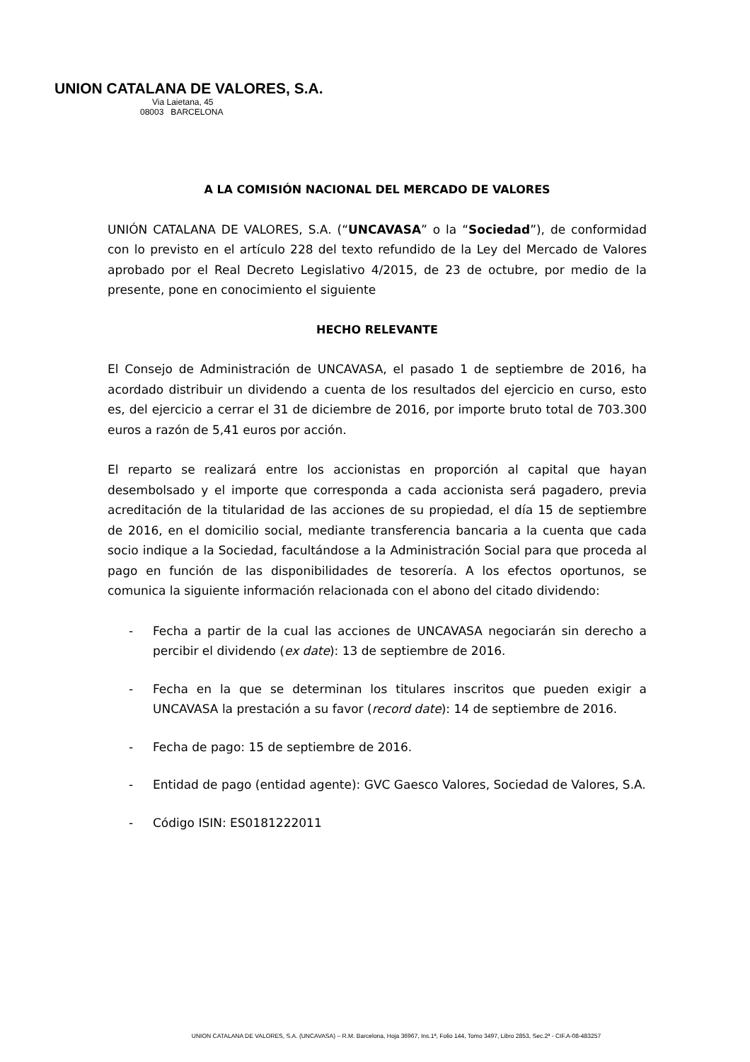UNION CATALANA DE VALORES, S.A.
Via Laietana, 45
08003 BARCELONA
A LA COMISIÓN NACIONAL DEL MERCADO DE VALORES
UNIÓN CATALANA DE VALORES, S.A. (“UNCAVASA” o la “Sociedad”), de conformidad con lo previsto en el artículo 228 del texto refundido de la Ley del Mercado de Valores aprobado por el Real Decreto Legislativo 4/2015, de 23 de octubre, por medio de la presente, pone en conocimiento el siguiente
HECHO RELEVANTE
El Consejo de Administración de UNCAVASA, el pasado 1 de septiembre de 2016, ha acordado distribuir un dividendo a cuenta de los resultados del ejercicio en curso, esto es, del ejercicio a cerrar el 31 de diciembre de 2016, por importe bruto total de 703.300 euros a razón de 5,41 euros por acción.
El reparto se realizará entre los accionistas en proporción al capital que hayan desembolsado y el importe que corresponda a cada accionista será pagadero, previa acreditación de la titularidad de las acciones de su propiedad, el día 15 de septiembre de 2016, en el domicilio social, mediante transferencia bancaria a la cuenta que cada socio indique a la Sociedad, facultándose a la Administración Social para que proceda al pago en función de las disponibilidades de tesorería. A los efectos oportunos, se comunica la siguiente información relacionada con el abono del citado dividendo:
- Fecha a partir de la cual las acciones de UNCAVASA negociarán sin derecho a percibir el dividendo (ex date): 13 de septiembre de 2016.
- Fecha en la que se determinan los titulares inscritos que pueden exigir a UNCAVASA la prestación a su favor (record date): 14 de septiembre de 2016.
- Fecha de pago: 15 de septiembre de 2016.
- Entidad de pago (entidad agente): GVC Gaesco Valores, Sociedad de Valores, S.A.
- Código ISIN: ES0181222011
UNION CATALANA DE VALORES, S.A. (UNCAVASA) – R.M. Barcelona, Hoja 36967, Ins.1ª, Folio 144, Tomo 3497, Libro 2853, Sec.2ª - CIF.A-08-483257